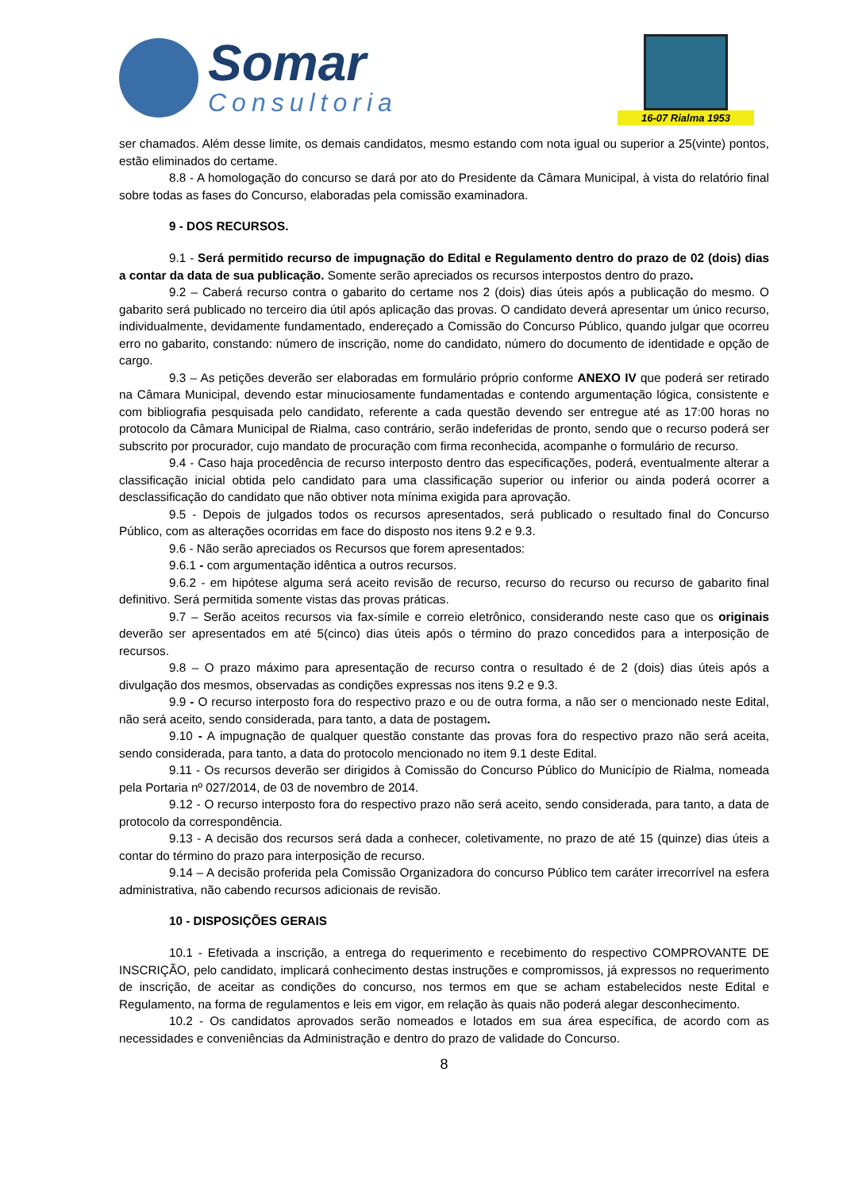Somar
Consultoria
16-07 Rialma 1953
ser chamados. Além desse limite, os demais candidatos, mesmo estando com nota igual ou superior a 25(vinte) pontos, estão eliminados do certame.
8.8 - A homologação do concurso se dará por ato do Presidente da Câmara Municipal, à vista do relatório final sobre todas as fases do Concurso, elaboradas pela comissão examinadora.
9 - DOS RECURSOS.
9.1 - Será permitido recurso de impugnação do Edital e Regulamento dentro do prazo de 02 (dois) dias a contar da data de sua publicação. Somente serão apreciados os recursos interpostos dentro do prazo.
9.2 – Caberá recurso contra o gabarito do certame nos 2 (dois) dias úteis após a publicação do mesmo. O gabarito será publicado no terceiro dia útil após aplicação das provas. O candidato deverá apresentar um único recurso, individualmente, devidamente fundamentado, endereçado a Comissão do Concurso Público, quando julgar que ocorreu erro no gabarito, constando: número de inscrição, nome do candidato, número do documento de identidade e opção de cargo.
9.3 – As petições deverão ser elaboradas em formulário próprio conforme ANEXO IV que poderá ser retirado na Câmara Municipal, devendo estar minuciosamente fundamentadas e contendo argumentação lógica, consistente e com bibliografia pesquisada pelo candidato, referente a cada questão devendo ser entregue até as 17:00 horas no protocolo da Câmara Municipal de Rialma, caso contrário, serão indeferidas de pronto, sendo que o recurso poderá ser subscrito por procurador, cujo mandato de procuração com firma reconhecida, acompanhe o formulário de recurso.
9.4 - Caso haja procedência de recurso interposto dentro das especificações, poderá, eventualmente alterar a classificação inicial obtida pelo candidato para uma classificação superior ou inferior ou ainda poderá ocorrer a desclassificação do candidato que não obtiver nota mínima exigida para aprovação.
9.5 - Depois de julgados todos os recursos apresentados, será publicado o resultado final do Concurso Público, com as alterações ocorridas em face do disposto nos itens 9.2 e 9.3.
9.6 - Não serão apreciados os Recursos que forem apresentados:
9.6.1 - com argumentação idêntica a outros recursos.
9.6.2 - em hipótese alguma será aceito revisão de recurso, recurso do recurso ou recurso de gabarito final definitivo. Será permitida somente vistas das provas práticas.
9.7 – Serão aceitos recursos via fax-símile e correio eletrônico, considerando neste caso que os originais deverão ser apresentados em até 5(cinco) dias úteis após o término do prazo concedidos para a interposição de recursos.
9.8 – O prazo máximo para apresentação de recurso contra o resultado é de 2 (dois) dias úteis após a divulgação dos mesmos, observadas as condições expressas nos itens 9.2 e 9.3.
9.9 - O recurso interposto fora do respectivo prazo e ou de outra forma, a não ser o mencionado neste Edital, não será aceito, sendo considerada, para tanto, a data de postagem.
9.10 - A impugnação de qualquer questão constante das provas fora do respectivo prazo não será aceita, sendo considerada, para tanto, a data do protocolo mencionado no item 9.1 deste Edital.
9.11 - Os recursos deverão ser dirigidos à Comissão do Concurso Público do Município de Rialma, nomeada pela Portaria nº 027/2014, de 03 de novembro de 2014.
9.12 - O recurso interposto fora do respectivo prazo não será aceito, sendo considerada, para tanto, a data de protocolo da correspondência.
9.13 - A decisão dos recursos será dada a conhecer, coletivamente, no prazo de até 15 (quinze) dias úteis a contar do término do prazo para interposição de recurso.
9.14 – A decisão proferida pela Comissão Organizadora do concurso Público tem caráter irrecorrível na esfera administrativa, não cabendo recursos adicionais de revisão.
10 - DISPOSIÇÕES GERAIS
10.1 - Efetivada a inscrição, a entrega do requerimento e recebimento do respectivo COMPROVANTE DE INSCRIÇÃO, pelo candidato, implicará conhecimento destas instruções e compromissos, já expressos no requerimento de inscrição, de aceitar as condições do concurso, nos termos em que se acham estabelecidos neste Edital e Regulamento, na forma de regulamentos e leis em vigor, em relação às quais não poderá alegar desconhecimento.
10.2 - Os candidatos aprovados serão nomeados e lotados em sua área específica, de acordo com as necessidades e conveniências da Administração e dentro do prazo de validade do Concurso.
8